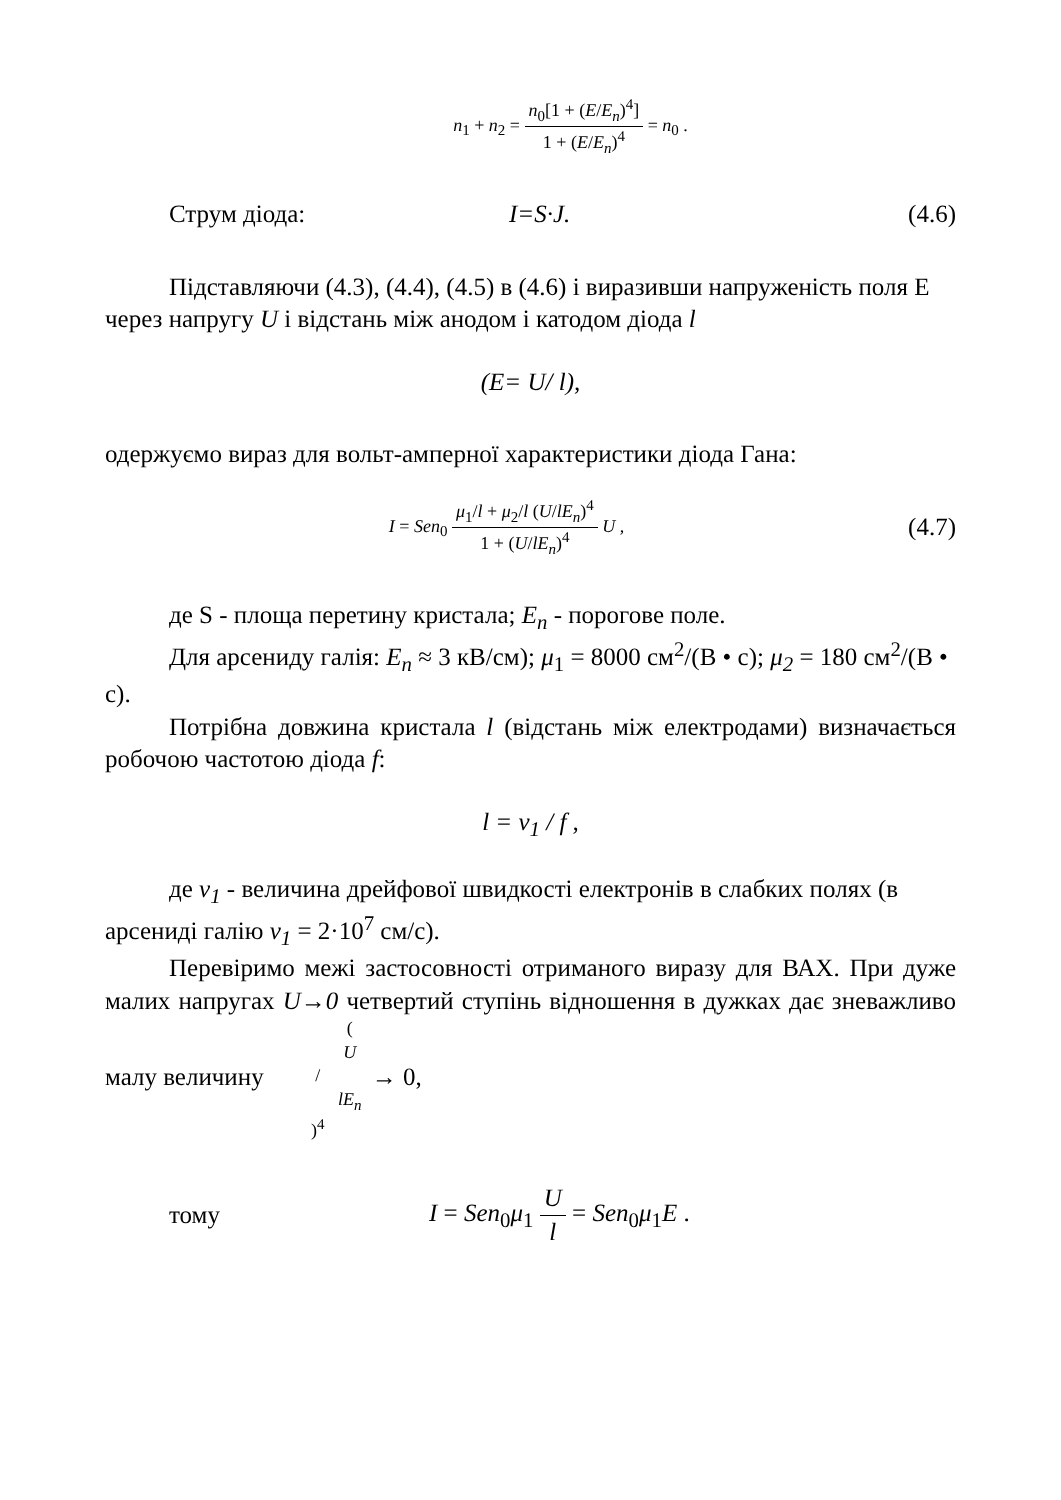n<sub>1</sub> + n<sub>2</sub> = n<sub>0</sub>[1 + (E/E<sub>n</sub>)<sup>4</sup>] 1 + (E/E<sub>n</sub>)<sup>4</sup> = n<sub>0</sub> .
Струм діода: I=S·J. (4.6)
Підставляючи (4.3), (4.4), (4.5) в (4.6) і виразивши напруженість поля E через напругу U і відстань між анодом і катодом діода l
(E= U/ l),
одержуємо вираз для вольт-амперної характеристики діода Гана:
I = Sen<sub>0</sub> μ<sub>1</sub>/l + μ<sub>2</sub>/l (U/lE<sub>n</sub>)<sup>4</sup> 1 + (U/lE<sub>n</sub>)<sup>4</sup> U , (4.7)
де S - площа перетину кристала; E<sub>n</sub> - порогове поле.
Для арсениду галія: E<sub>n</sub> ≈ 3 кВ/см); μ<sub>1</sub> = 8000 см<sup>2</sup>/(В • с); μ<sub>2</sub> = 180 см<sup>2</sup>/(В • с).
Потрібна довжина кристала l (відстань між електродами) визначається робочою частотою діода f:
l = v<sub>1</sub> / f ,
де v<sub>1</sub> - величина дрейфової швидкості електронів в слабких полях (в арсениді галію v<sub>1</sub> = 2·10<sup>7</sup> см/с).
Перевіримо межі застосовності отриманого виразу для ВАХ. При дуже малих напругах U→0 четвертий ступінь відношення в дужках дає зневажливо малу величину (U / lE<sub>n</sub>)<sup>4</sup> → 0,
тому I = Sen<sub>0</sub>μ<sub>1</sub> U l = Sen<sub>0</sub>μ<sub>1</sub>E .